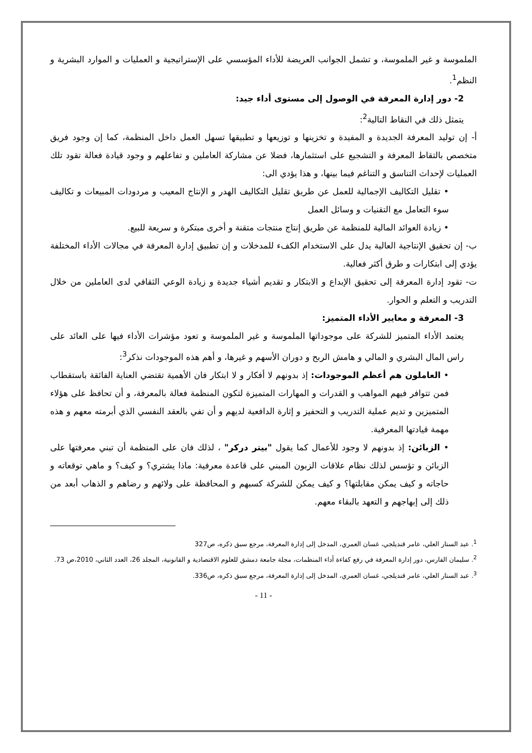الملموسة و غير الملموسة، و تشمل الجوانب العريضة للأداء المؤسسي على الإستراتيجية و العمليات و الموارد البشرية و النظم<sup>1</sup>.
2- دور إدارة المعرفة في الوصول إلى مستوى أداء جيد:
يتمثل ذلك في النقاط التالية<sup>2</sup>:
أ- إن توليد المعرفة الجديدة و المفيدة و تخزينها و توزيعها و تطبيقها تسهل العمل داخل المنظمة، كما إن وجود فريق متخصص بالتقاط المعرفة و التشجيع على استثمارها، فضلا عن مشاركة العاملين و تفاعلهم و وجود قيادة فعالة تقود تلك العمليات لإحداث التناسق و التناغم فيما بينها، و هذا يؤدي الى:
• تقليل التكاليف الإجمالية للعمل عن طريق تقليل التكاليف الهدر و الإنتاج المعيب و مردودات المبيعات و تكاليف سوء التعامل مع التقنيات و وسائل العمل
• زيادة العوائد المالية للمنظمة عن طريق إنتاج منتجات متقنة و أخرى مبتكرة و سريعة للبيع.
ب- إن تحقيق الإنتاجية العالية يدل على الاستخدام الكفء للمدخلات و إن تطبيق إدارة المعرفة في مجالات الأداء المختلفة يؤدي إلى ابتكارات و طرق أكثر فعالية.
ت- تقود إدارة المعرفة إلى تحقيق الإبداع و الابتكار و تقديم أشياء جديدة و زيادة الوعي الثقافي لدى العاملين من خلال التدريب و التعلم و الحوار.
3- المعرفة و معايير الأداء المتميز:
يعتمد الأداء المتميز للشركة على موجوداتها الملموسة و غير الملموسة و تعود مؤشرات الأداء فيها على العائد على راس المال البشري و المالي و هامش الربح و دوران الأسهم و غيرها، و أهم هذه الموجودات نذكر<sup>3</sup>:
• العاملون هم أعظم الموجودات: إذ بدونهم لا أفكار و لا ابتكار فان الأهمية تقتضي العناية الفائقة باستقطاب فمن تتوافر فيهم المواهب و القدرات و المهارات المتميزة لتكون المنظمة فعالة بالمعرفة، و أن تحافظ على هؤلاء المتميزين و تديم عملية التدريب و التحفيز و إثارة الدافعية لديهم و أن تفي بالعقد النفسي الذي أبرمته معهم و هذه مهمة قيادتها المعرفية.
• الزبائن: إذ بدونهم لا وجود للأعمال كما يقول "بيتر دركر" ، لذلك فان على المنظمة أن تبني معرفتها على الزبائن و تؤسس لذلك نظام علاقات الزبون المبني على قاعدة معرفية: ماذا يشتري؟ و كيف؟ و ماهي توقعاته و حاجاته و كيف يمكن مقابلتها؟ و كيف يمكن للشركة كسبهم و المحافظة على ولائهم و رضاهم و الذهاب أبعد من ذلك إلى إبهاجهم و التعهد بالبقاء معهم.
<sup>1</sup>. عبد الستار العلي، عامر قنديلجي، غسان العمري، المدخل إلى إدارة المعرفة، مرجع سبق ذكره، ص327
<sup>2</sup>. سليمان الفارس، دور إدارة المعرفة في رفع كفاءة أداء المنظمات، مجلة جامعة دمشق للعلوم الاقتصادية و القانونية، المجلد 26، العدد الثاني، 2010،ص 73.
<sup>3</sup>. عبد الستار العلي، عامر قنديلجي، غسان العمري، المدخل إلى إدارة المعرفة، مرجع سبق ذكره، ص336.
- 11 -